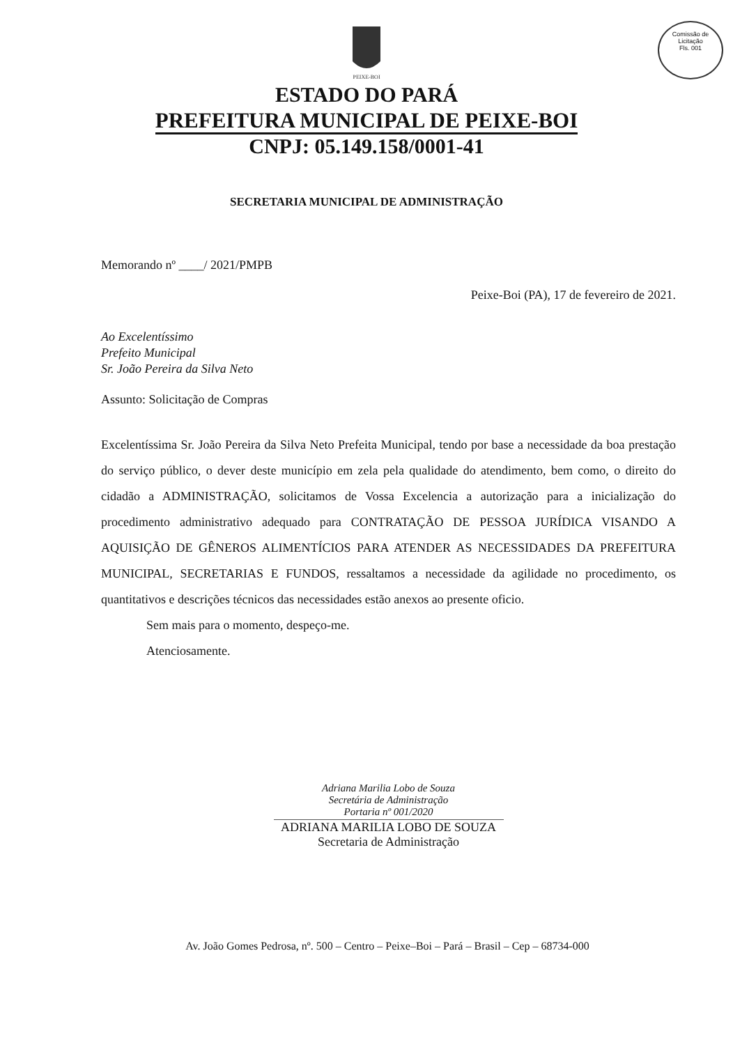Comissão de Licitação
Fls. 001
PEIXE-BOI
ESTADO DO PARÁ
PREFEITURA MUNICIPAL DE PEIXE-BOI
CNPJ: 05.149.158/0001-41
SECRETARIA MUNICIPAL DE ADMINISTRAÇÃO
Memorando nº ____/ 2021/PMPB
Peixe-Boi (PA), 17 de fevereiro de 2021.
Ao Excelentíssimo
Prefeito Municipal
Sr. João Pereira da Silva Neto
Assunto: Solicitação de Compras
Excelentíssima Sr. João Pereira da Silva Neto Prefeita Municipal, tendo por base a necessidade da boa prestação do serviço público, o dever deste município em zela pela qualidade do atendimento, bem como, o direito do cidadão a ADMINISTRAÇÃO, solicitamos de Vossa Excelencia a autorização para a inicialização do procedimento administrativo adequado para CONTRATAÇÃO DE PESSOA JURÍDICA VISANDO A AQUISIÇÃO DE GÊNEROS ALIMENTÍCIOS PARA ATENDER AS NECESSIDADES DA PREFEITURA MUNICIPAL, SECRETARIAS E FUNDOS, ressaltamos a necessidade da agilidade no procedimento, os quantitativos e descrições técnicos das necessidades estão anexos ao presente oficio.
Sem mais para o momento, despeço-me.
Atenciosamente.
Adriana Marilia Lobo de Souza
Secretária de Administração
Portaria nº 001/2020
ADRIANA MARILIA LOBO DE SOUZA
Secretaria de Administração
Av. João Gomes Pedrosa, nº. 500 – Centro – Peixe–Boi – Pará – Brasil – Cep – 68734-000